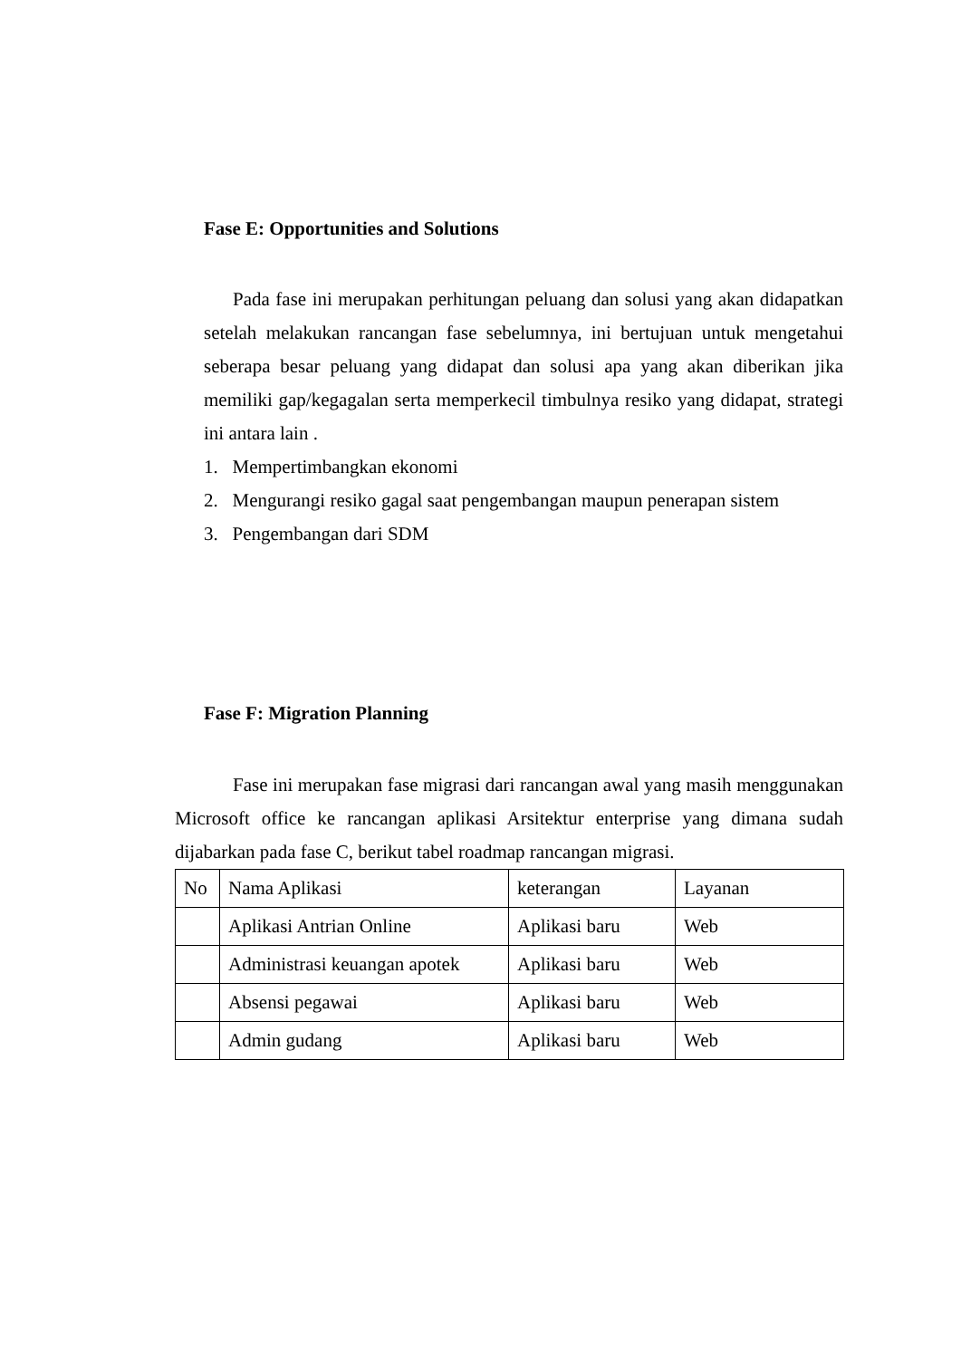Fase E: Opportunities and Solutions
Pada fase ini merupakan perhitungan peluang dan solusi yang akan didapatkan setelah melakukan rancangan fase sebelumnya, ini bertujuan untuk mengetahui seberapa besar peluang yang didapat dan solusi apa yang akan diberikan jika memiliki gap/kegagalan serta memperkecil timbulnya resiko yang didapat, strategi ini antara lain .
1. Mempertimbangkan ekonomi
2. Mengurangi resiko gagal saat pengembangan maupun penerapan sistem
3. Pengembangan dari SDM
Fase F: Migration Planning
Fase ini merupakan fase migrasi dari rancangan awal yang masih menggunakan Microsoft office ke rancangan aplikasi Arsitektur enterprise yang dimana sudah dijabarkan pada fase C, berikut tabel roadmap rancangan migrasi.
| No | Nama Aplikasi | keterangan | Layanan |
| | Aplikasi Antrian Online | Aplikasi baru | Web |
| | Administrasi keuangan apotek | Aplikasi baru | Web |
| | Absensi pegawai | Aplikasi baru | Web |
| | Admin gudang | Aplikasi baru | Web |